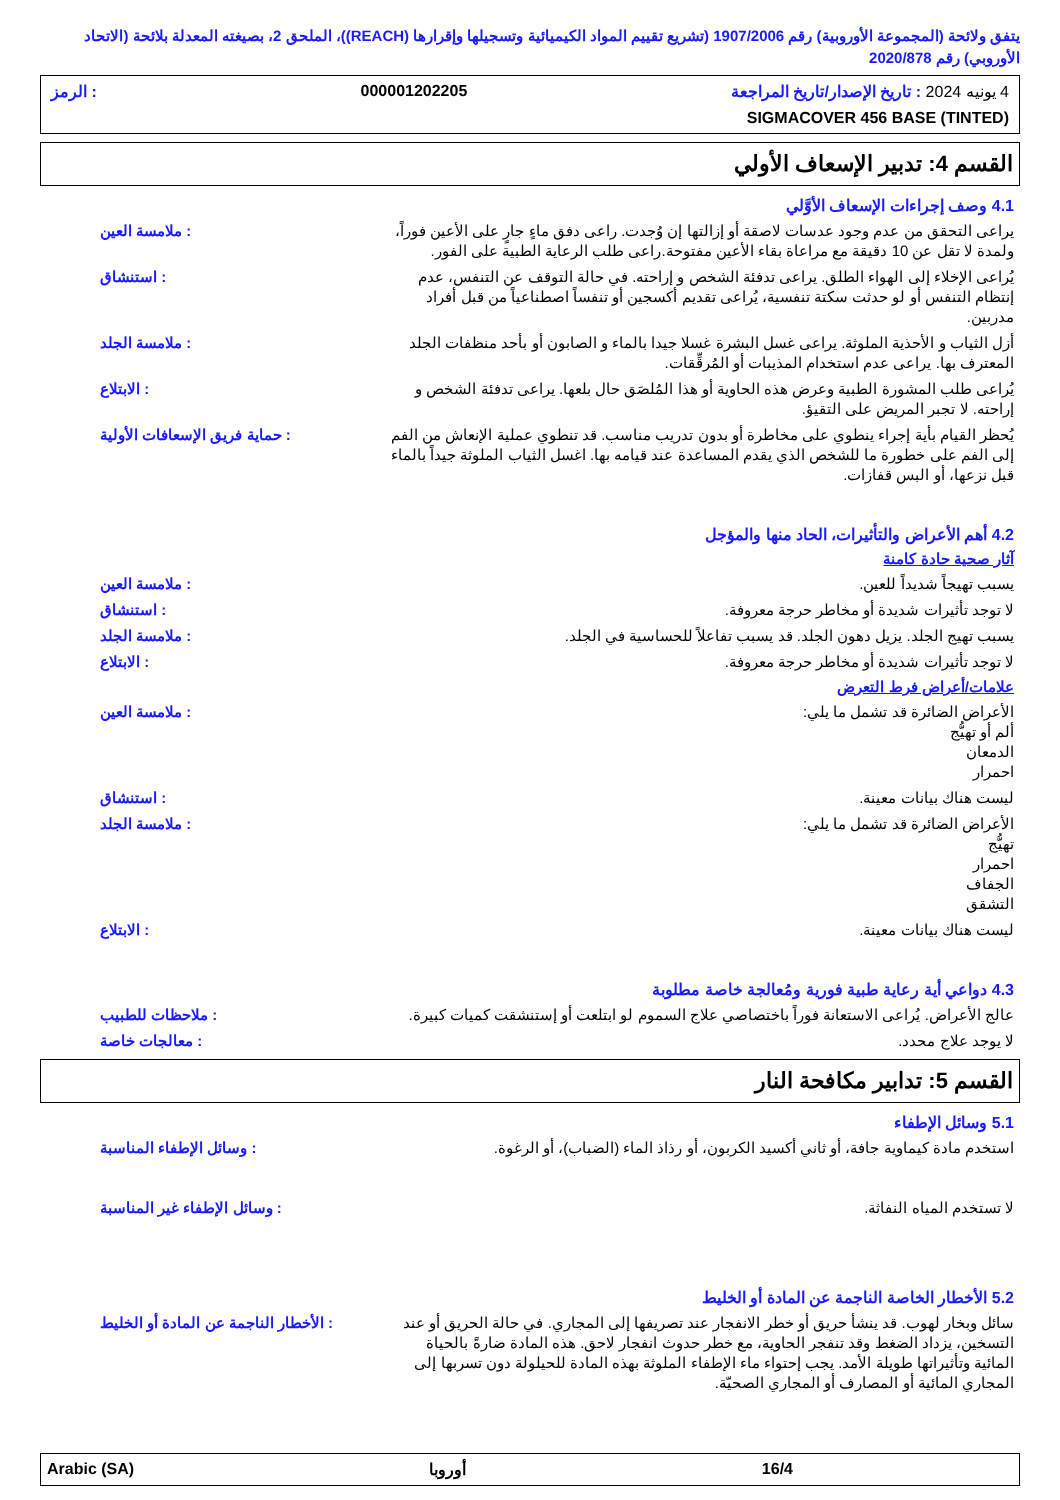يتفق ولائحة (المجموعة الأوروبية) رقم 1907/2006 (تشريع تقييم المواد الكيميائية وتسجيلها وإقرارها (REACH))، الملحق 2، بصيغته المعدلة بلائحة (الاتحاد الأوروبي) رقم 2020/878
4 يونيه 2024 : تاريخ الإصدار/تاريخ المراجعة 000001202205: الرمز
SIGMACOVER 456 BASE (TINTED)
القسم 4: تدبير الإسعاف الأولي
4.1 وصف إجراءات الإسعاف الأوَّلي
يراعى التحقق من عدم وجود عدسات لاصقة أو إزالتها إن وُجدت. راعى دفق ماءٍ جارٍ على الأعين فوراً، ولمدة لا تقل عن 10 دقيقة مع مراعاة بقاء الأعين مفتوحة.راعى طلب الرعاية الطبية على الفور.
: ملامسة العين
يُراعى الإخلاء إلى الهواء الطلق. يراعى تدفئة الشخص و إراحته. في حالة التوقف عن التنفس، عدم إنتظام التنفس أو لو حدثت سكتة تنفسية، يُراعى تقديم أكسجين أو تنفساً اصطناعياً من قبل أفراد مدربين.
: استنشاق
أزل الثياب و الأحذية الملوثة. يراعى غسل البشرة غسلا جيدا بالماء و الصابون أو بأحد منظفات الجلد المعترف بها. يراعى عدم استخدام المذيبات أو المُرقِّقات.
: ملامسة الجلد
يُراعى طلب المشورة الطبية وعرض هذه الحاوية أو هذا المُلصَق حال بلعها. يراعى تدفئة الشخص و إراحته. لا تجبر المريض على التقيؤ.
: الابتلاع
يُحظر القيام بأية إجراء ينطوي على مخاطرة أو بدون تدريب مناسب. قد تنطوي عملية الإنعاش من الفم إلى الفم على خطورة ما للشخص الذي يقدم المساعدة عند قيامه بها. اغسل الثياب الملوثة جيداً بالماء قبل نزعها، أو البس قفازات.
: حماية فريق الإسعافات الأولية
4.2 أهم الأعراض والتأثيرات، الحاد منها والمؤجل
آثار صحية حادة كامنة
يسبب تهيجاً شديداً للعين. : ملامسة العين
لا توجد تأثيرات شديدة أو مخاطر حرجة معروفة.
: استنشاق
يسبب تهيج الجلد. يزيل دهون الجلد. قد يسبب تفاعلاً للحساسية في الجلد.
: ملامسة الجلد
لا توجد تأثيرات شديدة أو مخاطر حرجة معروفة.
: الابتلاع
علامات/أعراض فرط التعرض
الأعراض الضائرة قد تشمل ما يلي:
ألم أو تهيُّج
الدمعان
احمرار
: ملامسة العين
ليست هناك بيانات معينة. : استنشاق
الأعراض الضائرة قد تشمل ما يلي:
تهيُّج
احمرار
الجفاف
التشقق
: ملامسة الجلد
ليست هناك بيانات معينة. : الابتلاع
4.3 دواعي أية رعاية طبية فورية ومُعالجة خاصة مطلوبة
عالج الأعراض. يُراعى الاستعانة فوراً باختصاصي علاج السموم لو ابتلعت أو إستنشقت كميات كبيرة.
: ملاحظات للطبيب
لا يوجد علاج محدد. : معالجات خاصة
القسم 5: تدابير مكافحة النار
5.1 وسائل الإطفاء
استخدم مادة كيماوية جافة، أو ثاني أكسيد الكربون، أو رذاذ الماء (الضباب)، أو الرغوة.
: وسائل الإطفاء المناسبة
لا تستخدم المياه النفاثة. : وسائل الإطفاء غير المناسبة
5.2 الأخطار الخاصة الناجمة عن المادة أو الخليط
سائل وبخار لهوب. قد ينشأ حريق أو خطر الانفجار عند تصريفها إلى المجاري. في حالة الحريق أو عند التسخين، يزداد الضغط وقد تنفجر الحاوية، مع خطر حدوث انفجار لاحق. هذه المادة ضارةً بالحياة المائية وتأثيراتها طويلة الأمد. يجب إحتواء ماء الإطفاء الملوثة بهذه المادة للحيلولة دون تسربها إلى المجاري المائية أو المصارف أو المجاري الصحيّة.
: الأخطار الناجمة عن المادة أو الخليط
Arabic (SA) أوروبا 16/4